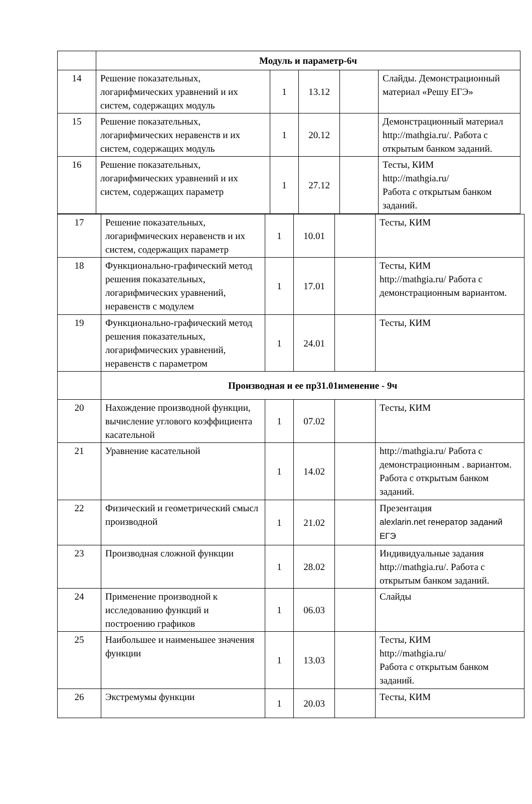| | Модуль и параметр-6ч | | | | |
| 14 | Решение показательных, логарифмических уравнений и их систем, содержащих модуль | 1 | 13.12 | | Слайды. Демонстрационный материал «Решу ЕГЭ» |
| 15 | Решение показательных, логарифмических неравенств и их систем, содержащих модуль | 1 | 20.12 | | Демонстрационный материал http://mathgia.ru/ . Работа с открытым банком заданий. |
| 16 | Решение показательных, логарифмических уравнений и их систем, содержащих параметр | 1 | 27.12 | | Тесты, КИМ http://mathgia.ru/ Работа с открытым банком заданий. |
| 17 | Решение показательных, логарифмических неравенств и их систем, содержащих параметр | 1 | 10.01 | | Тесты, КИМ |
| 18 | Функционально-графический метод решения показательных, логарифмических уравнений, неравенств с модулем | 1 | 17.01 | | Тесты, КИМ http://mathgia.ru/ Работа с демонстрационным вариантом. |
| 19 | Функционально-графический метод решения показательных, логарифмических уравнений, неравенств с параметром | 1 | 24.01 | | Тесты, КИМ |
| | Производная и ее пр31.01именение - 9ч | | | | |
| 20 | Нахождение производной функции, вычисление углового коэффициента касательной | 1 | 07.02 | | Тесты, КИМ |
| 21 | Уравнение касательной | 1 | 14.02 | | http://mathgia.ru/ Работа с демонстрационным . вариантом. Работа с открытым банком заданий. |
| 22 | Физический и геометрический смысл производной | 1 | 21.02 | | Презентация alexlarin.net генератор заданий ЕГЭ |
| 23 | Производная сложной функции | 1 | 28.02 | | Индивидуальные задания http://mathgia.ru/ . Работа с открытым банком заданий. |
| 24 | Применение производной к исследованию функций и построению графиков | 1 | 06.03 | | Слайды |
| 25 | Наибольшее и наименьшее значения функции | 1 | 13.03 | | Тесты, КИМ http://mathgia.ru/ Работа с открытым банком заданий. |
| 26 | Экстремумы функции | 1 | 20.03 | | Тесты, КИМ |